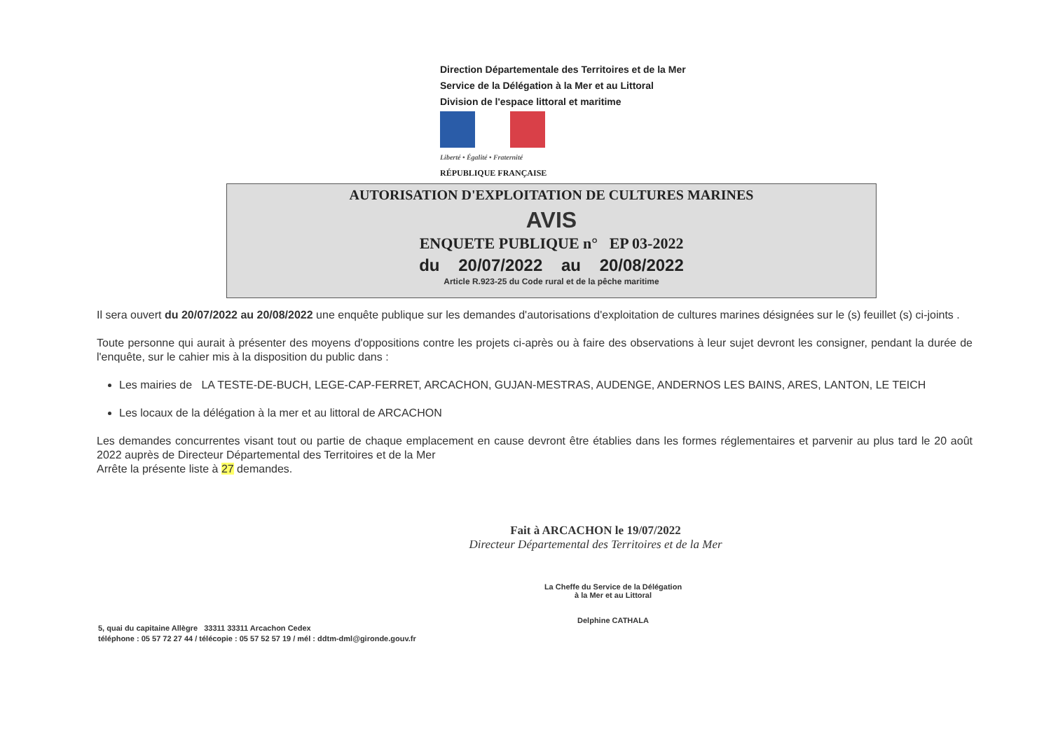Direction Départementale des Territoires et de la Mer
Service de la Délégation à la Mer et au Littoral
Division de l'espace littoral et maritime
Liberté • Égalité • Fraternité
RÉPUBLIQUE FRANÇAISE
AUTORISATION D'EXPLOITATION DE CULTURES MARINES
AVIS
ENQUETE PUBLIQUE n° EP 03-2022
du 20/07/2022 au 20/08/2022
Article R.923-25 du Code rural et de la pêche maritime
Il sera ouvert du 20/07/2022 au 20/08/2022 une enquête publique sur les demandes d'autorisations d'exploitation de cultures marines désignées sur le (s) feuillet (s) ci-joints .
Toute personne qui aurait à présenter des moyens d'oppositions contre les projets ci-après ou à faire des observations à leur sujet devront les consigner, pendant la durée de l'enquête, sur le cahier mis à la disposition du public dans :
Les mairies de LA TESTE-DE-BUCH, LEGE-CAP-FERRET, ARCACHON, GUJAN-MESTRAS, AUDENGE, ANDERNOS LES BAINS, ARES, LANTON, LE TEICH
Les locaux de la délégation à la mer et au littoral de ARCACHON
Les demandes concurrentes visant tout ou partie de chaque emplacement en cause devront être établies dans les formes réglementaires et parvenir au plus tard le 20 août 2022 auprès de Directeur Départemental des Territoires et de la Mer
Arrête la présente liste à 27 demandes.
Fait à ARCACHON le 19/07/2022
Directeur Départemental des Territoires et de la Mer
La Cheffe du Service de la Délégation
à la Mer et au Littoral
Delphine CATHALA
5, quai du capitaine Allègre 33311 33311 Arcachon Cedex
téléphone : 05 57 72 27 44 / télécopie : 05 57 52 57 19 / mél : ddtm-dml@gironde.gouv.fr